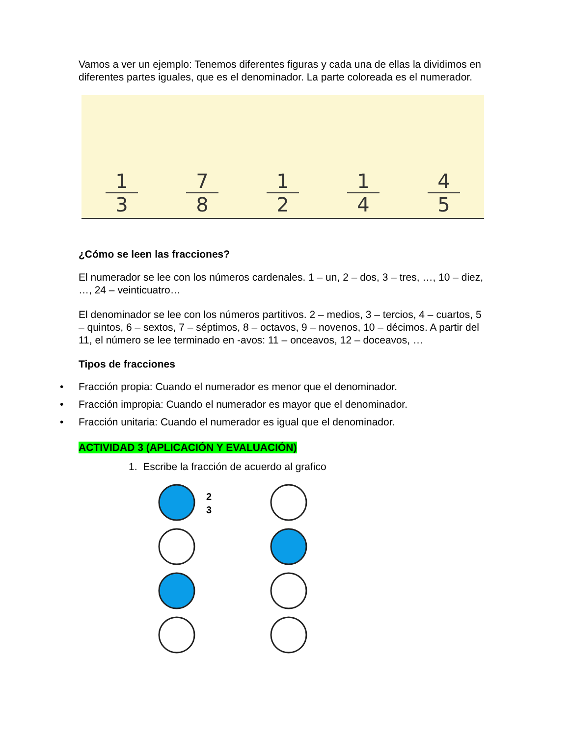Vamos a ver un ejemplo: Tenemos diferentes figuras y cada una de ellas la dividimos en diferentes partes iguales, que es el denominador. La parte coloreada es el numerador.
1
3
7
8
1
2
1
4
4
5
¿Cómo se leen las fracciones?
El numerador se lee con los números cardenales. 1 – un, 2 – dos, 3 – tres, …, 10 – diez, …, 24 – veinticuatro…
El denominador se lee con los números partitivos. 2 – medios, 3 – tercios, 4 – cuartos, 5 – quintos, 6 – sextos, 7 – séptimos, 8 – octavos, 9 – novenos, 10 – décimos. A partir del 11, el número se lee terminado en -avos: 11 – onceavos, 12 – doceavos, …
Tipos de fracciones
• Fracción propia: Cuando el numerador es menor que el denominador.
• Fracción impropia: Cuando el numerador es mayor que el denominador.
• Fracción unitaria: Cuando el numerador es igual que el denominador.
ACTIVIDAD 3 (APLICACIÓN Y EVALUACIÓN)
1. Escribe la fracción de acuerdo al grafico
2
3